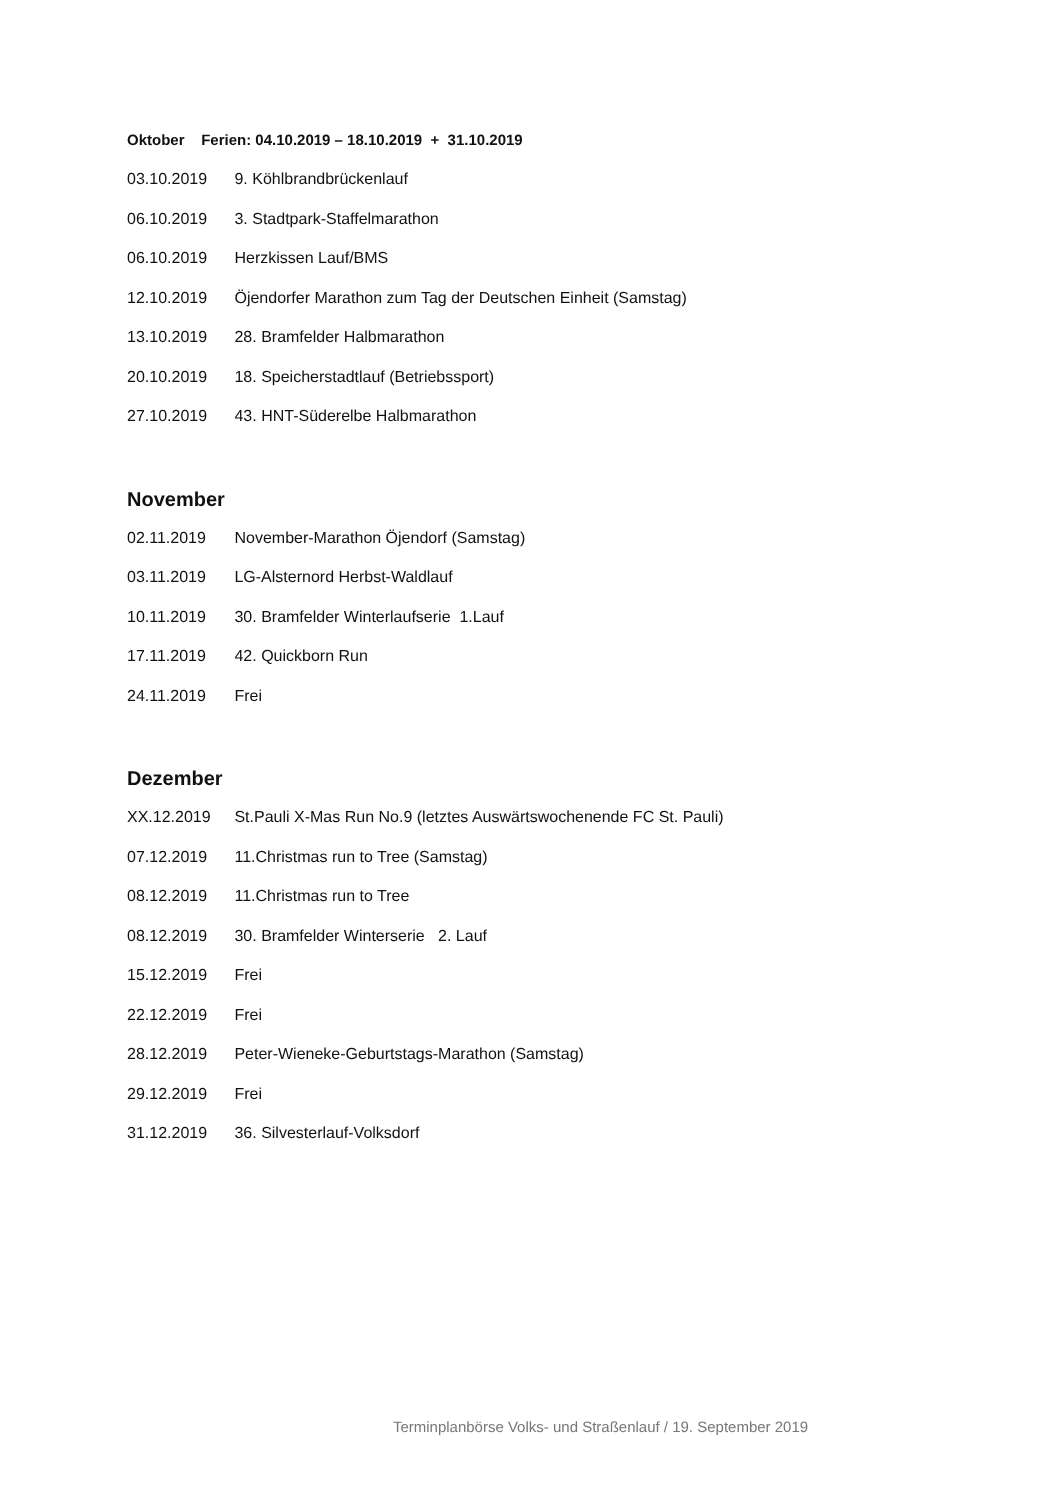Oktober Ferien: 04.10.2019 – 18.10.2019 + 31.10.2019
03.10.2019 9. Köhlbrandbrückenlauf
06.10.2019 3. Stadtpark-Staffelmarathon
06.10.2019 Herzkissen Lauf/BMS
12.10.2019 Öjendorfer Marathon zum Tag der Deutschen Einheit (Samstag)
13.10.2019 28. Bramfelder Halbmarathon
20.10.2019 18. Speicherstadtlauf (Betriebssport)
27.10.2019 43. HNT-Süderelbe Halbmarathon
November
02.11.2019 November-Marathon Öjendorf (Samstag)
03.11.2019 LG-Alsternord Herbst-Waldlauf
10.11.2019 30. Bramfelder Winterlaufserie 1.Lauf
17.11.2019 42. Quickborn Run
24.11.2019 Frei
Dezember
XX.12.2019 St.Pauli X-Mas Run No.9 (letztes Auswärtswochenende FC St. Pauli)
07.12.2019 11.Christmas run to Tree (Samstag)
08.12.2019 11.Christmas run to Tree
08.12.2019 30. Bramfelder Winterserie 2. Lauf
15.12.2019 Frei
22.12.2019 Frei
28.12.2019 Peter-Wieneke-Geburtstags-Marathon (Samstag)
29.12.2019 Frei
31.12.2019 36. Silvesterlauf-Volksdorf
Terminplanbörse Volks- und Straßenlauf / 19. September 2019